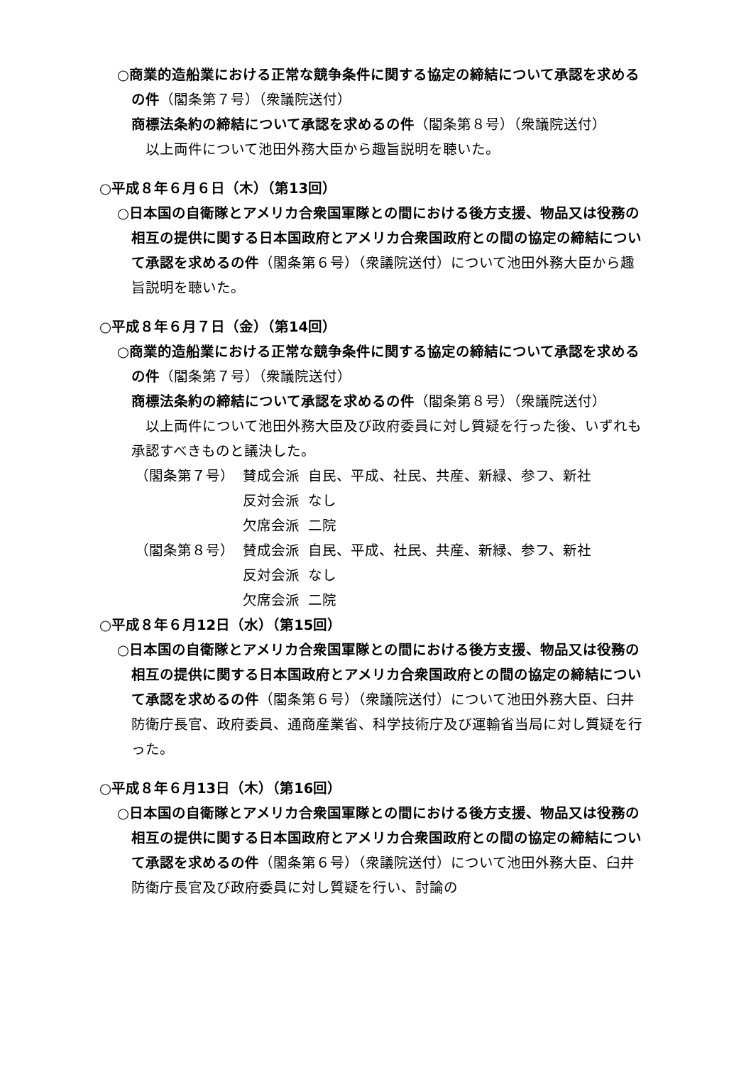○商業的造船業における正常な競争条件に関する協定の締結について承認を求めるの件（閣条第７号）（衆議院送付）
商標法条約の締結について承認を求めるの件（閣条第８号）（衆議院送付）
以上両件について池田外務大臣から趣旨説明を聴いた。
○平成８年６月６日（木）（第13回）
○日本国の自衛隊とアメリカ合衆国軍隊との間における後方支援、物品又は役務の相互の提供に関する日本国政府とアメリカ合衆国政府との間の協定の締結について承認を求めるの件（閣条第６号）（衆議院送付）について池田外務大臣から趣旨説明を聴いた。
○平成８年６月７日（金）（第14回）
○商業的造船業における正常な競争条件に関する協定の締結について承認を求めるの件（閣条第７号）（衆議院送付）
商標法条約の締結について承認を求めるの件（閣条第８号）（衆議院送付）
以上両件について池田外務大臣及び政府委員に対し質疑を行った後、いずれも承認すべきものと議決した。
| （閣条第７号） | 賛成会派 | 自民、平成、社民、共産、新緑、参フ、新社 |
| | 反対会派 | なし |
| | 欠席会派 | 二院 |
| （閣条第８号） | 賛成会派 | 自民、平成、社民、共産、新緑、参フ、新社 |
| | 反対会派 | なし |
| | 欠席会派 | 二院 |
○平成８年６月12日（水）（第15回）
○日本国の自衛隊とアメリカ合衆国軍隊との間における後方支援、物品又は役務の相互の提供に関する日本国政府とアメリカ合衆国政府との間の協定の締結について承認を求めるの件（閣条第６号）（衆議院送付）について池田外務大臣、臼井防衛庁長官、政府委員、通商産業省、科学技術庁及び運輸省当局に対し質疑を行った。
○平成８年６月13日（木）（第16回）
○日本国の自衛隊とアメリカ合衆国軍隊との間における後方支援、物品又は役務の相互の提供に関する日本国政府とアメリカ合衆国政府との間の協定の締結について承認を求めるの件（閣条第６号）（衆議院送付）について池田外務大臣、臼井防衛庁長官及び政府委員に対し質疑を行い、討論の